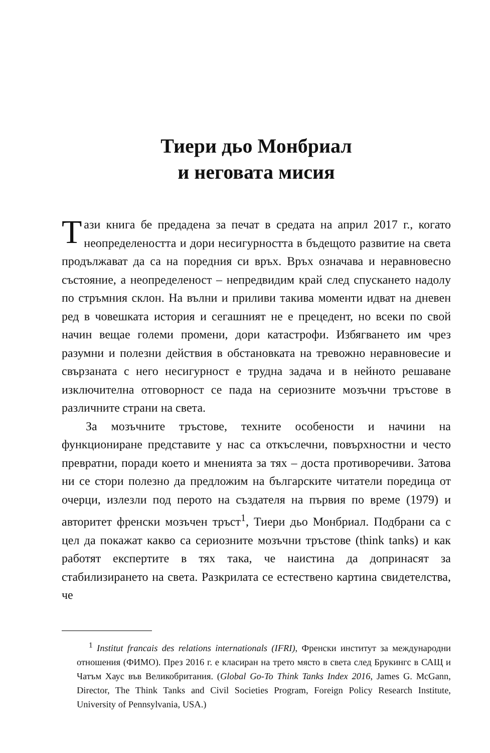Тиери дьо Монбриал
и неговата мисия
Тази книга бе предадена за печат в средата на април 2017 г., когато неопределеността и дори несигурността в бъдещото развитие на света продължават да са на поредния си връх. Връх означава и неравновесно състояние, а неопределеност – непредвидим край след спускането надолу по стръмния склон. На вълни и приливи такива моменти идват на дневен ред в човешката история и сегашният не е прецедент, но всеки по свой начин вещае големи промени, дори катастрофи. Избягването им чрез разумни и полезни действия в обстановката на тревожно неравновесие и свързаната с него несигурност е трудна задача и в нейното решаване изключителна отговорност се пада на сериозните мозъчни тръстове в различните страни на света.
За мозъчните тръстове, техните особености и начини на функциониране представите у нас са откъслечни, повърхностни и често превратни, поради което и мненията за тях – доста противоречиви. Затова ни се стори полезно да предложим на българските читатели поредица от очерци, излезли под перото на създателя на първия по време (1979) и авторитет френски мозъчен тръст<sup>1</sup>, Тиери дьо Монбриал. Подбрани са с цел да покажат какво са сериозните мозъчни тръстове (think tanks) и как работят експертите в тях така, че наистина да допринасят за стабилизирането на света. Разкрилата се естествено картина свидетелства, че
<sup>1</sup> Institut francais des relations internationals (IFRI), Френски институт за международни отношения (ФИМО). През 2016 г. е класиран на трето място в света след Брукингс в САЩ и Чатъм Хаус във Великобритания. (Global Go-To Think Tanks Index 2016, James G. McGann, Director, The Think Tanks and Civil Societies Program, Foreign Policy Research Institute, University of Pennsylvania, USA.)